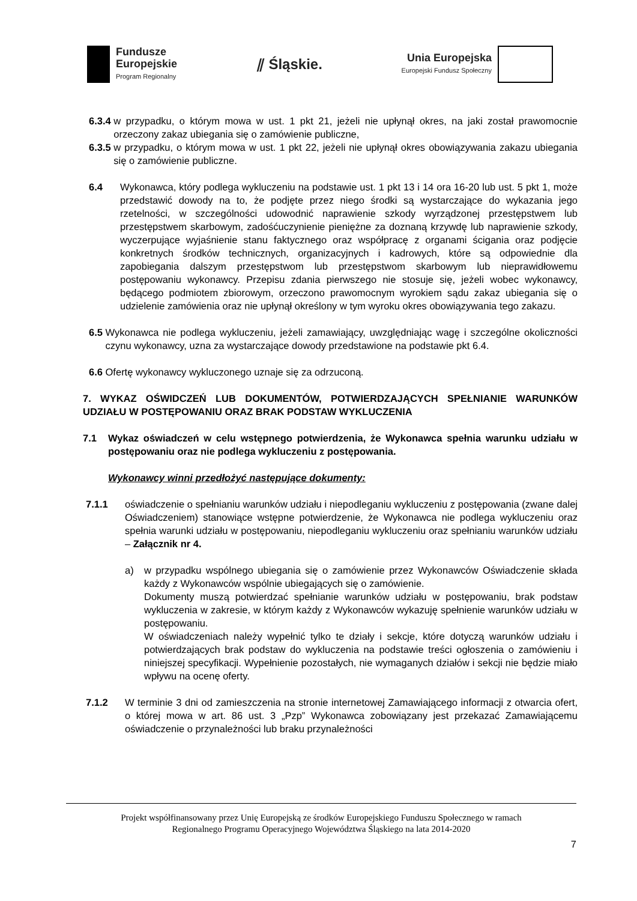Fundusze
Europejskie
Program Regionalny
⫽ Śląskie.
Unia Europejska
Europejski Fundusz Społeczny
6.3.4 w przypadku, o którym mowa w ust. 1 pkt 21, jeżeli nie upłynął okres, na jaki został prawomocnie orzeczony zakaz ubiegania się o zamówienie publiczne,
6.3.5 w przypadku, o którym mowa w ust. 1 pkt 22, jeżeli nie upłynął okres obowiązywania zakazu ubiegania się o zamówienie publiczne.
6.4 Wykonawca, który podlega wykluczeniu na podstawie ust. 1 pkt 13 i 14 ora 16-20 lub ust. 5 pkt 1, może przedstawić dowody na to, że podjęte przez niego środki są wystarczające do wykazania jego rzetelności, w szczególności udowodnić naprawienie szkody wyrządzonej przestępstwem lub przestępstwem skarbowym, zadośćuczynienie pieniężne za doznaną krzywdę lub naprawienie szkody, wyczerpujące wyjaśnienie stanu faktycznego oraz współpracę z organami ścigania oraz podjęcie konkretnych środków technicznych, organizacyjnych i kadrowych, które są odpowiednie dla zapobiegania dalszym przestępstwom lub przestępstwom skarbowym lub nieprawidłowemu postępowaniu wykonawcy. Przepisu zdania pierwszego nie stosuje się, jeżeli wobec wykonawcy, będącego podmiotem zbiorowym, orzeczono prawomocnym wyrokiem sądu zakaz ubiegania się o udzielenie zamówienia oraz nie upłynął określony w tym wyroku okres obowiązywania tego zakazu.
6.5 Wykonawca nie podlega wykluczeniu, jeżeli zamawiający, uwzględniając wagę i szczególne okoliczności czynu wykonawcy, uzna za wystarczające dowody przedstawione na podstawie pkt 6.4.
6.6 Ofertę wykonawcy wykluczonego uznaje się za odrzuconą.
7. WYKAZ OŚWIDCZEŃ LUB DOKUMENTÓW, POTWIERDZAJĄCYCH SPEŁNIANIE WARUNKÓW UDZIAŁU W POSTĘPOWANIU ORAZ BRAK PODSTAW WYKLUCZENIA
7.1 Wykaz oświadczeń w celu wstępnego potwierdzenia, że Wykonawca spełnia warunku udziału w postępowaniu oraz nie podlega wykluczeniu z postępowania.
Wykonawcy winni przedłożyć następujące dokumenty:
7.1.1 oświadczenie o spełnianiu warunków udziału i niepodleganiu wykluczeniu z postępowania (zwane dalej Oświadczeniem) stanowiące wstępne potwierdzenie, że Wykonawca nie podlega wykluczeniu oraz spełnia warunki udziału w postępowaniu, niepodleganiu wykluczeniu oraz spełnianiu warunków udziału – Załącznik nr 4.
a) w przypadku wspólnego ubiegania się o zamówienie przez Wykonawców Oświadczenie składa każdy z Wykonawców wspólnie ubiegających się o zamówienie.
Dokumenty muszą potwierdzać spełnianie warunków udziału w postępowaniu, brak podstaw wykluczenia w zakresie, w którym każdy z Wykonawców wykazuję spełnienie warunków udziału w postępowaniu.
W oświadczeniach należy wypełnić tylko te działy i sekcje, które dotyczą warunków udziału i potwierdzających brak podstaw do wykluczenia na podstawie treści ogłoszenia o zamówieniu i niniejszej specyfikacji. Wypełnienie pozostałych, nie wymaganych działów i sekcji nie będzie miało wpływu na ocenę oferty.
7.1.2 W terminie 3 dni od zamieszczenia na stronie internetowej Zamawiającego informacji z otwarcia ofert, o której mowa w art. 86 ust. 3 „Pzp” Wykonawca zobowiązany jest przekazać Zamawiającemu oświadczenie o przynależności lub braku przynależności
Projekt współfinansowany przez Unię Europejską ze środków Europejskiego Funduszu Społecznego w ramach
Regionalnego Programu Operacyjnego Województwa Śląskiego na lata 2014-2020
7